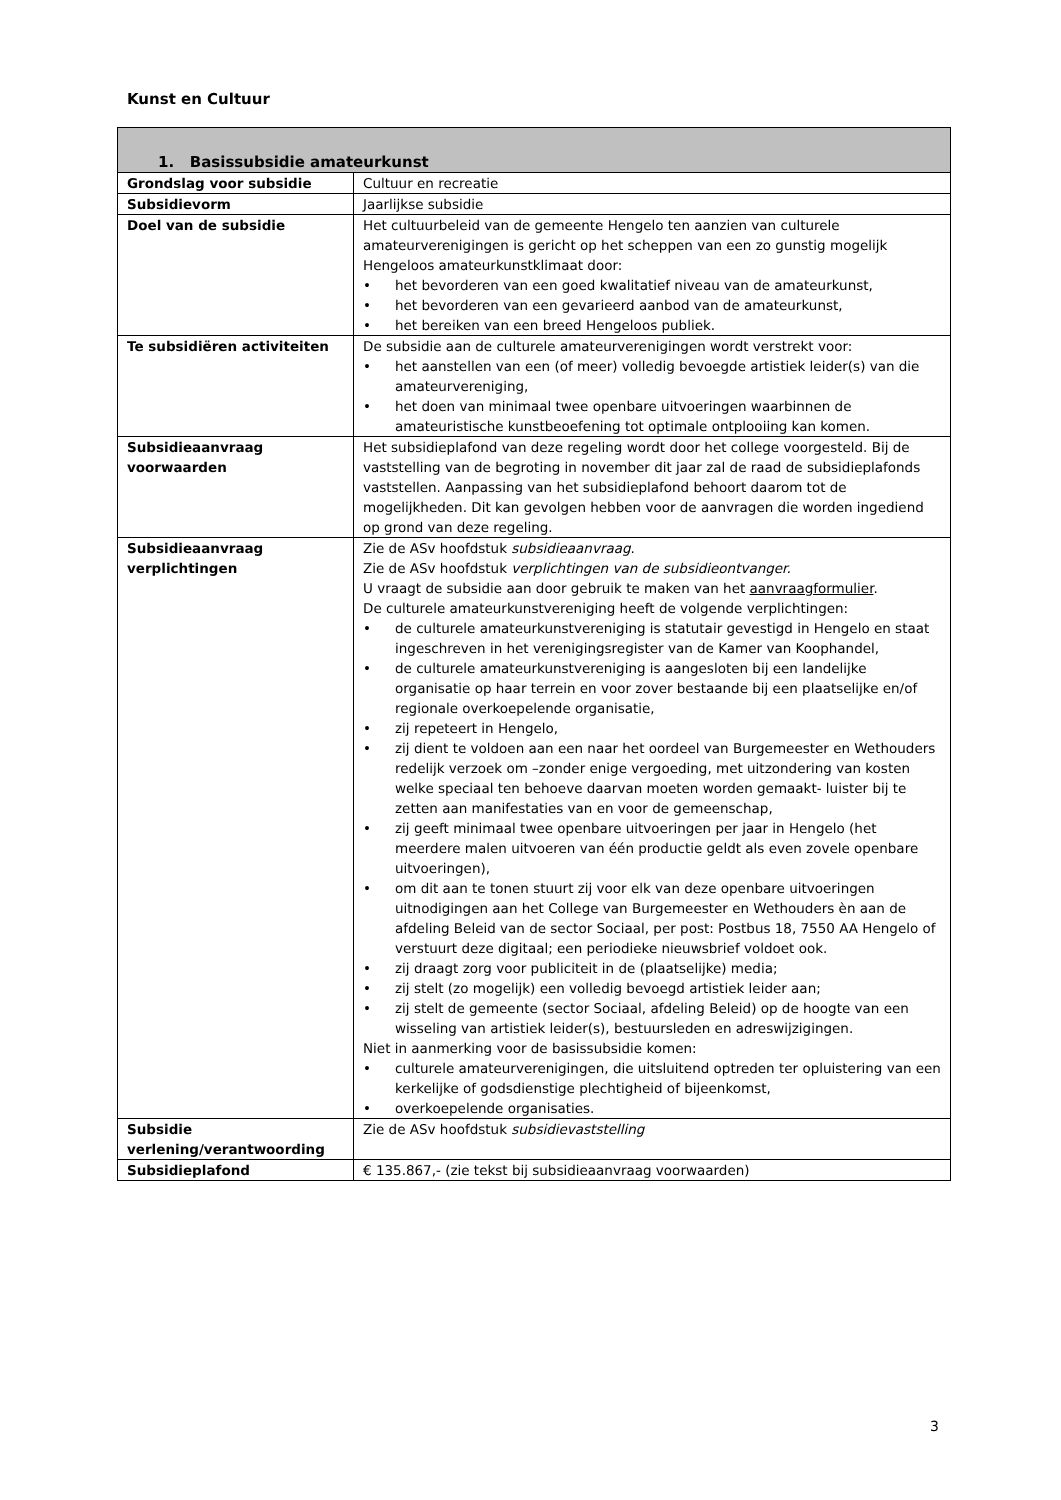Kunst en Cultuur
| 1. Basissubsidie amateurkunst | |
| --- | --- |
| Grondslag voor subsidie | Cultuur en recreatie |
| Subsidievorm | Jaarlijkse subsidie |
| Doel van de subsidie | Het cultuurbeleid van de gemeente Hengelo ten aanzien van culturele amateurverenigingen is gericht op het scheppen van een zo gunstig mogelijk Hengeloos amateurkunstklimaat door: • het bevorderen van een goed kwalitatief niveau van de amateurkunst, • het bevorderen van een gevarieerd aanbod van de amateurkunst, • het bereiken van een breed Hengeloos publiek. |
| Te subsidiëren activiteiten | De subsidie aan de culturele amateurverenigingen wordt verstrekt voor: • het aanstellen van een (of meer) volledig bevoegde artistiek leider(s) van die amateurvereniging, • het doen van minimaal twee openbare uitvoeringen waarbinnen de amateuristische kunstbeoefening tot optimale ontplooiing kan komen. |
| Subsidieaanvraag voorwaarden | Het subsidieplafond van deze regeling wordt door het college voorgesteld. Bij de vaststelling van de begroting in november dit jaar zal de raad de subsidieplafonds vaststellen. Aanpassing van het subsidieplafond behoort daarom tot de mogelijkheden. Dit kan gevolgen hebben voor de aanvragen die worden ingediend op grond van deze regeling. |
| Subsidieaanvraag verplichtingen | Zie de ASv hoofdstuk subsidieaanvraag . Zie de ASv hoofdstuk verplichtingen van de subsidieontvanger. U vraagt de subsidie aan door gebruik te maken van het aanvraagformulier . De culturele amateurkunstvereniging heeft de volgende verplichtingen: • de culturele amateurkunstvereniging is statutair gevestigd in Hengelo en staat ingeschreven in het verenigingsregister van de Kamer van Koophandel, • de culturele amateurkunstvereniging is aangesloten bij een landelijke organisatie op haar terrein en voor zover bestaande bij een plaatselijke en/of regionale overkoepelende organisatie, • zij repeteert in Hengelo, • zij dient te voldoen aan een naar het oordeel van Burgemeester en Wethouders redelijk verzoek om –zonder enige vergoeding, met uitzondering van kosten welke speciaal ten behoeve daarvan moeten worden gemaakt- luister bij te zetten aan manifestaties van en voor de gemeenschap, • zij geeft minimaal twee openbare uitvoeringen per jaar in Hengelo (het meerdere malen uitvoeren van één productie geldt als even zovele openbare uitvoeringen), • om dit aan te tonen stuurt zij voor elk van deze openbare uitvoeringen uitnodigingen aan het College van Burgemeester en Wethouders èn aan de afdeling Beleid van de sector Sociaal, per post: Postbus 18, 7550 AA Hengelo of verstuurt deze digitaal; een periodieke nieuwsbrief voldoet ook. • zij draagt zorg voor publiciteit in de (plaatselijke) media; • zij stelt (zo mogelijk) een volledig bevoegd artistiek leider aan; • zij stelt de gemeente (sector Sociaal, afdeling Beleid) op de hoogte van een wisseling van artistiek leider(s), bestuursleden en adreswijzigingen. Niet in aanmerking voor de basissubsidie komen: • culturele amateurverenigingen, die uitsluitend optreden ter opluistering van een kerkelijke of godsdienstige plechtigheid of bijeenkomst, • overkoepelende organisaties. |
| Subsidie verlening/verantwoording | Zie de ASv hoofdstuk subsidievaststelling |
| Subsidieplafond | € 135.867,- (zie tekst bij subsidieaanvraag voorwaarden) |
3